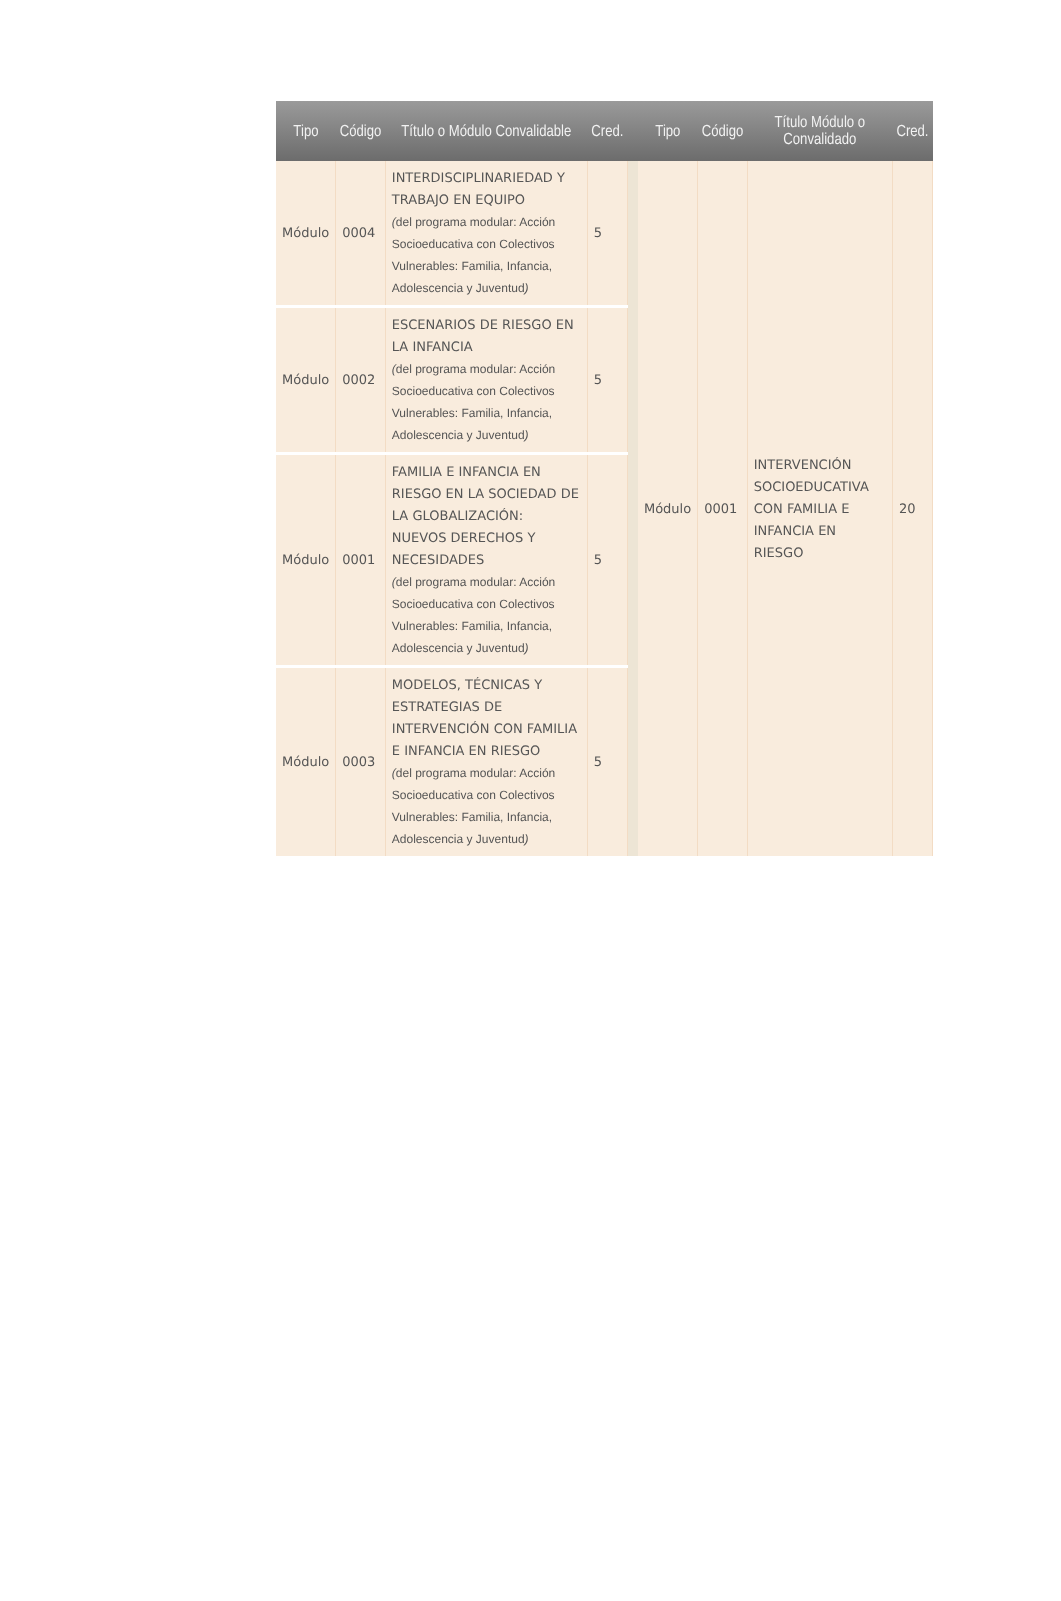| Tipo | Código | Título o Módulo Convalidable | Cred. | | Tipo | Código | Título Módulo o Convalidado | Cred. |
| --- | --- | --- | --- | --- | --- | --- | --- | --- |
| Módulo | 0004 | INTERDISCIPLINARIEDAD Y TRABAJO EN EQUIPO ( del programa modular: Acción Socioeducativa con Colectivos Vulnerables: Familia, Infancia, Adolescencia y Juventud ) | 5 | | Módulo | 0001 | INTERVENCIÓN SOCIOEDUCATIVA CON FAMILIA E INFANCIA EN RIESGO | 20 |
| Módulo | 0002 | ESCENARIOS DE RIESGO EN LA INFANCIA ( del programa modular: Acción Socioeducativa con Colectivos Vulnerables: Familia, Infancia, Adolescencia y Juventud ) | 5 | | | | | |
| Módulo | 0001 | FAMILIA E INFANCIA EN RIESGO EN LA SOCIEDAD DE LA GLOBALIZACIÓN: NUEVOS DERECHOS Y NECESIDADES ( del programa modular: Acción Socioeducativa con Colectivos Vulnerables: Familia, Infancia, Adolescencia y Juventud ) | 5 | | | | | |
| Módulo | 0003 | MODELOS, TÉCNICAS Y ESTRATEGIAS DE INTERVENCIÓN CON FAMILIA E INFANCIA EN RIESGO ( del programa modular: Acción Socioeducativa con Colectivos Vulnerables: Familia, Infancia, Adolescencia y Juventud ) | 5 | | | | | |